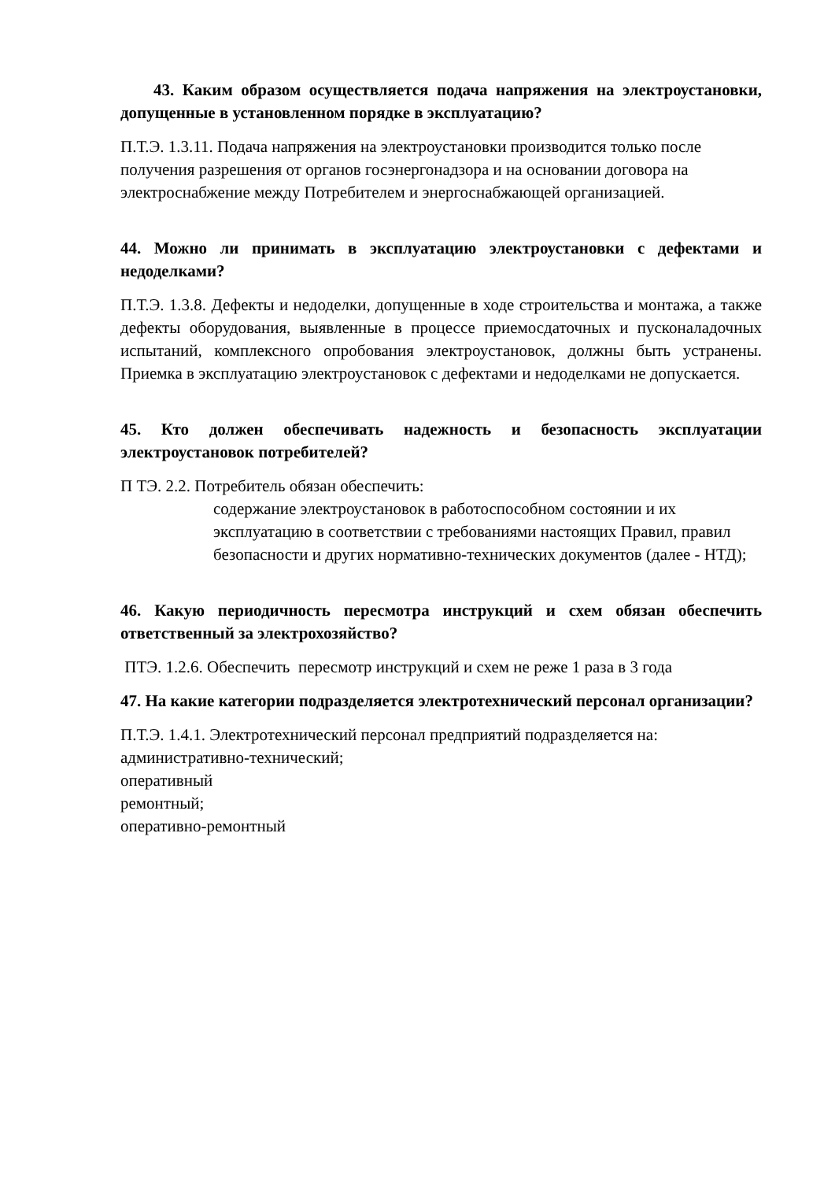43. Каким образом осуществляется подача напряжения на электроустановки, допущенные в установленном порядке в эксплуатацию?
П.Т.Э. 1.3.11. Подача напряжения на электроустановки производится только после получения разрешения от органов госэнергонадзора и на основании договора на электроснабжение между Потребителем и энергоснабжающей организацией.
44. Можно ли принимать в эксплуатацию электроустановки с дефектами и недоделками?
П.Т.Э. 1.3.8. Дефекты и недоделки, допущенные в ходе строительства и монтажа, а также дефекты оборудования, выявленные в процессе приемосдаточных и пусконаладочных испытаний, комплексного опробования электроустановок, должны быть устранены. Приемка в эксплуатацию электроустановок с дефектами и недоделками не допускается.
45. Кто должен обеспечивать надежность и безопасность эксплуатации электроустановок потребителей?
П ТЭ. 2.2. Потребитель обязан обеспечить:
содержание электроустановок в работоспособном состоянии и их эксплуатацию в соответствии с требованиями настоящих Правил, правил безопасности и других нормативно-технических документов (далее - НТД);
46. Какую периодичность пересмотра инструкций и схем обязан обеспечить ответственный за электрохозяйство?
ПТЭ. 1.2.6. Обеспечить пересмотр инструкций и схем не реже 1 раза в 3 года
47. На какие категории подразделяется электротехнический персонал организации?
П.Т.Э. 1.4.1. Электротехнический персонал предприятий подразделяется на:
административно-технический;
оперативный
ремонтный;
оперативно-ремонтный